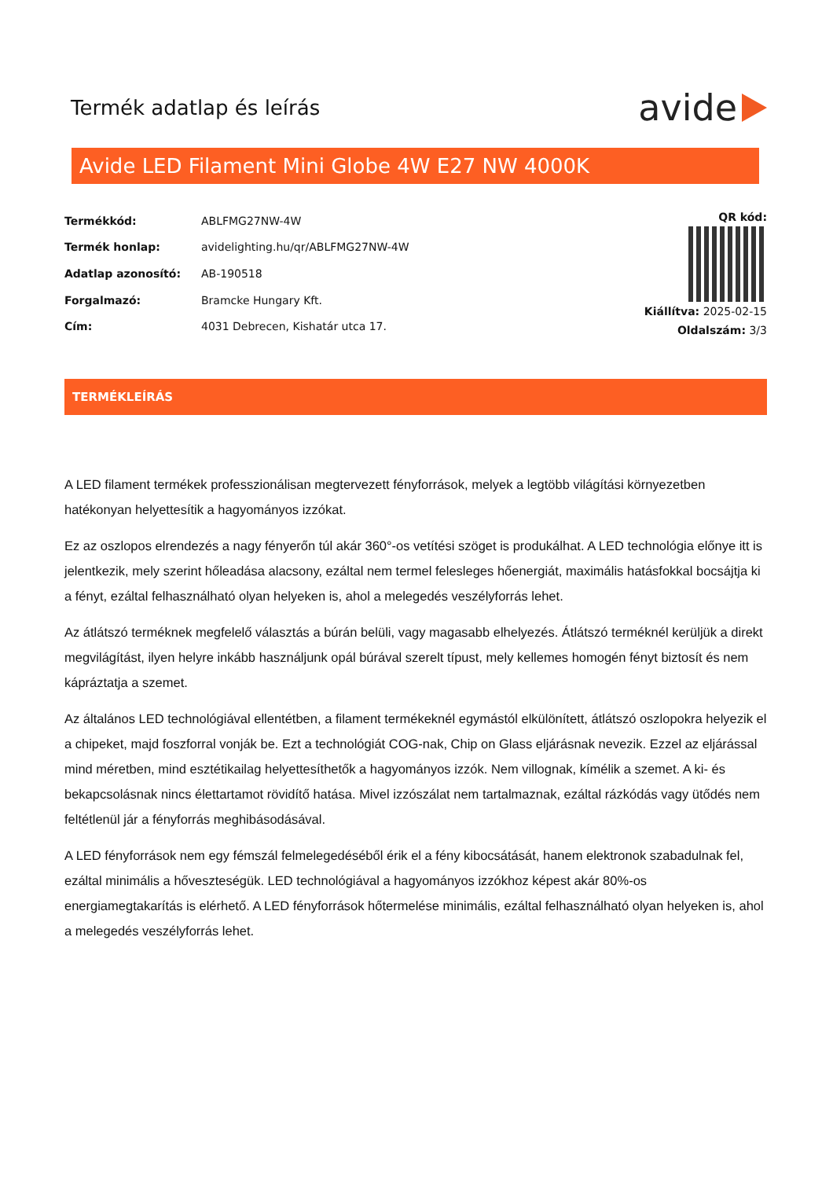Termék adatlap és leírás
avide
Avide LED Filament Mini Globe 4W E27 NW 4000K
| Termékkód: | ABLFMG27NW-4W |
| Termék honlap: | avidelighting.hu/qr/ABLFMG27NW-4W |
| Adatlap azonosító: | AB-190518 |
| Forgalmazó: | Bramcke Hungary Kft. |
| Cím: | 4031 Debrecen, Kishatár utca 17. |
QR kód:
Kiállítva: 2025-02-15
Oldalszám: 3/3
TERMÉKLEÍRÁS
A LED filament termékek professzionálisan megtervezett fényforrások, melyek a legtöbb világítási környezetben hatékonyan helyettesítik a hagyományos izzókat.
Ez az oszlopos elrendezés a nagy fényerőn túl akár 360°-os vetítési szöget is produkálhat. A LED technológia előnye itt is jelentkezik, mely szerint hőleadása alacsony, ezáltal nem termel felesleges hőenergiát, maximális hatásfokkal bocsájtja ki a fényt, ezáltal felhasználható olyan helyeken is, ahol a melegedés veszélyforrás lehet.
Az átlátszó terméknek megfelelő választás a búrán belüli, vagy magasabb elhelyezés. Átlátszó terméknél kerüljük a direkt megvilágítást, ilyen helyre inkább használjunk opál búrával szerelt típust, mely kellemes homogén fényt biztosít és nem kápráztatja a szemet.
Az általános LED technológiával ellentétben, a filament termékeknél egymástól elkülönített, átlátszó oszlopokra helyezik el a chipeket, majd foszforral vonják be. Ezt a technológiát COG-nak, Chip on Glass eljárásnak nevezik. Ezzel az eljárással mind méretben, mind esztétikailag helyettesíthetők a hagyományos izzók. Nem villognak, kímélik a szemet. A ki- és bekapcsolásnak nincs élettartamot rövidítő hatása. Mivel izzószálat nem tartalmaznak, ezáltal rázkódás vagy ütődés nem feltétlenül jár a fényforrás meghibásodásával.
A LED fényforrások nem egy fémszál felmelegedéséből érik el a fény kibocsátását, hanem elektronok szabadulnak fel, ezáltal minimális a hőveszteségük. LED technológiával a hagyományos izzókhoz képest akár 80%-os energiamegtakarítás is elérhető. A LED fényforrások hőtermelése minimális, ezáltal felhasználható olyan helyeken is, ahol a melegedés veszélyforrás lehet.